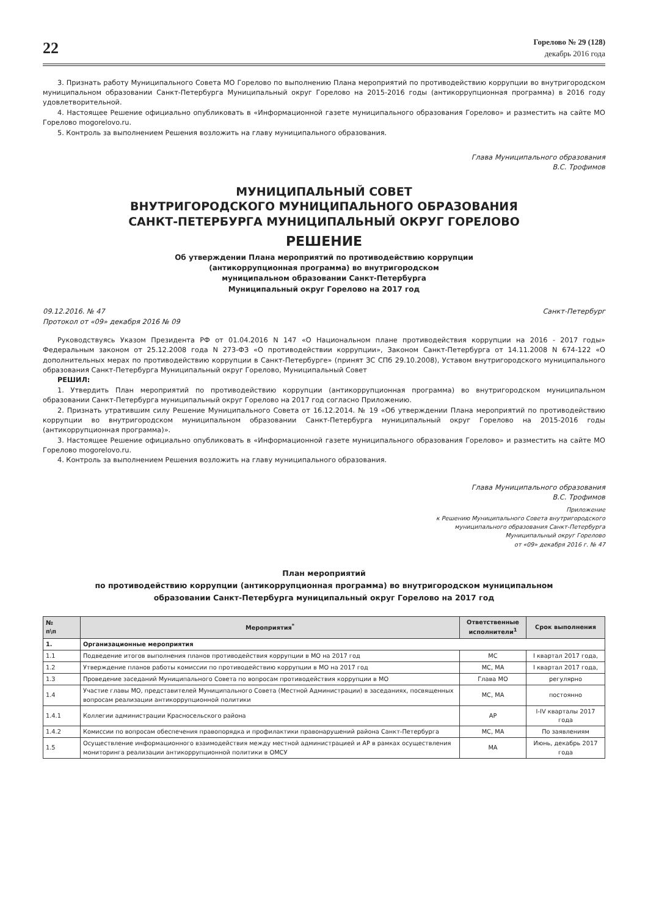22
Горелово № 29 (128)
декабрь 2016 года
3. Признать работу Муниципального Совета МО Горелово по выполнению Плана мероприятий по противодействию коррупции во внутригородском муниципальном образовании Санкт-Петербурга Муниципальный округ Горелово на 2015-2016 годы (антикоррупционная программа) в 2016 году удовлетворительной.
4. Настоящее Решение официально опубликовать в «Информационной газете муниципального образования Горелово» и разместить на сайте МО Горелово mogorelovo.ru.
5. Контроль за выполнением Решения возложить на главу муниципального образования.
Глава Муниципального образования
В.С. Трофимов
МУНИЦИПАЛЬНЫЙ СОВЕТ
ВНУТРИГОРОДСКОГО МУНИЦИПАЛЬНОГО ОБРАЗОВАНИЯ
САНКТ-ПЕТЕРБУРГА МУНИЦИПАЛЬНЫЙ ОКРУГ ГОРЕЛОВО
РЕШЕНИЕ
Об утверждении Плана мероприятий по противодействию коррупции
(антикоррупционная программа) во внутригородском
муниципальном образовании Санкт-Петербурга
Муниципальный округ Горелово на 2017 год
09.12.2016. № 47 Санкт-Петербург
Протокол от «09» декабря 2016 № 09
Руководствуясь Указом Президента РФ от 01.04.2016 N 147 «О Национальном плане противодействия коррупции на 2016 - 2017 годы» Федеральным законом от 25.12.2008 года N 273-ФЗ «О противодействии коррупции», Законом Санкт-Петербурга от 14.11.2008 N 674-122 «О дополнительных мерах по противодействию коррупции в Санкт-Петербурге» (принят ЗС СПб 29.10.2008), Уставом внутригородского муниципального образования Санкт-Петербурга Муниципальный округ Горелово, Муниципальный Совет
РЕШИЛ:
1. Утвердить План мероприятий по противодействию коррупции (антикоррупционная программа) во внутригородском муниципальном образовании Санкт-Петербурга муниципальный округ Горелово на 2017 год согласно Приложению.
2. Признать утратившим силу Решение Муниципального Совета от 16.12.2014. № 19 «Об утверждении Плана мероприятий по противодействию коррупции во внутригородском муниципальном образовании Санкт-Петербурга муниципальный округ Горелово на 2015-2016 годы (антикоррупционная программа)».
3. Настоящее Решение официально опубликовать в «Информационной газете муниципального образования Горелово» и разместить на сайте МО Горелово mogorelovo.ru.
4. Контроль за выполнением Решения возложить на главу муниципального образования.
Глава Муниципального образования
В.С. Трофимов
Приложение
к Решению Муниципального Совета внутригородского
муниципального образования Санкт-Петербурга
Муниципальный округ Горелово
от «09» декабря 2016 г. № 47
План мероприятий
по противодействию коррупции (антикоррупционная программа) во внутригородском муниципальном
образовании Санкт-Петербурга муниципальный округ Горелово на 2017 год
| № п\п | Мероприятия<sup>*</sup> | Ответственные исполнители<sup>1</sup> | Срок выполнения |
| --- | --- | --- | --- |
| 1. | Организационные мероприятия | | |
| 1.1 | Подведение итогов выполнения планов противодействия коррупции в МО на 2017 год | МС | I квартал 2017 года, |
| 1.2 | Утверждение планов работы комиссии по противодействию коррупции в МО на 2017 год | МС, МА | I квартал 2017 года, |
| 1.3 | Проведение заседаний Муниципального Совета по вопросам противодействия коррупции в МО | Глава МО | регулярно |
| 1.4 | Участие главы МО, представителей Муниципального Совета (Местной Администрации) в заседаниях, посвященных вопросам реализации антикоррупционной политики | МС, МА | постоянно |
| 1.4.1 | Коллегии администрации Красносельского района | АР | I-IV кварталы 2017 года |
| 1.4.2 | Комиссии по вопросам обеспечения правопорядка и профилактики правонарушений района Санкт-Петербурга | МС, МА | По заявлениям |
| 1.5 | Осуществление информационного взаимодействия между местной администрацией и АР в рамках осуществления мониторинга реализации антикоррупционной политики в ОМСУ | МА | Июнь, декабрь 2017 года |